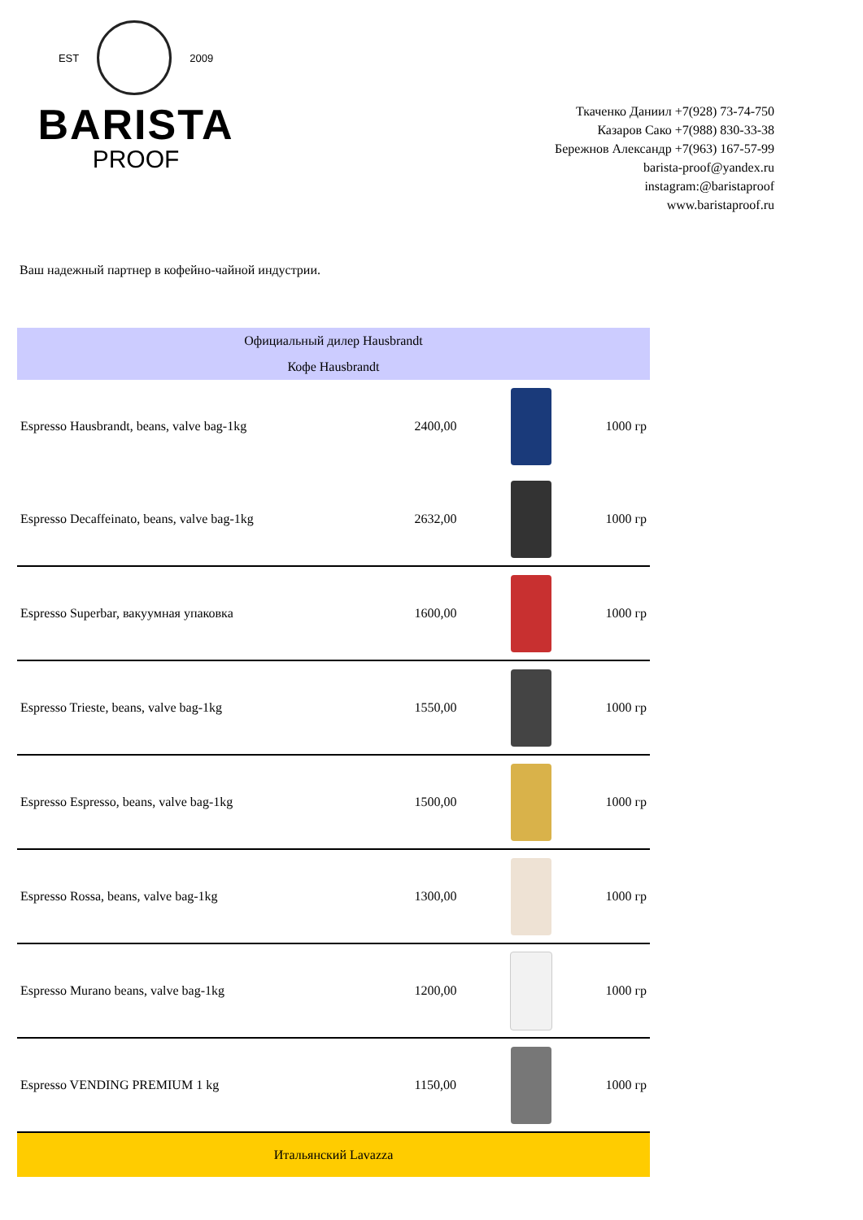EST 2009
BARISTA
PROOF
Ткаченко Даниил +7(928) 73-74-750
Казаров Сако +7(988) 830-33-38
Бережнов Александр +7(963) 167-57-99
barista-proof@yandex.ru
instagram:@baristaproof
www.baristaproof.ru
Ваш надежный партнер в кофейно-чайной индустрии.
| Официальный дилер Hausbrandt | | | |
| Кофе Hausbrandt | | | |
| Espresso Hausbrandt, beans, valve bag-1kg | 2400,00 | | 1000 гр |
| Espresso Decaffeinato, beans, valve bag-1kg | 2632,00 | | 1000 гр |
| Espresso Superbar, вакуумная упаковка | 1600,00 | | 1000 гр |
| Espresso Trieste, beans, valve bag-1kg | 1550,00 | | 1000 гр |
| Espresso Espresso, beans, valve bag-1kg | 1500,00 | | 1000 гр |
| Espresso Rossa, beans, valve bag-1kg | 1300,00 | | 1000 гр |
| Espresso Murano beans, valve bag-1kg | 1200,00 | | 1000 гр |
| Espresso VENDING PREMIUM 1 kg | 1150,00 | | 1000 гр |
| Итальянский Lavazza | | | |